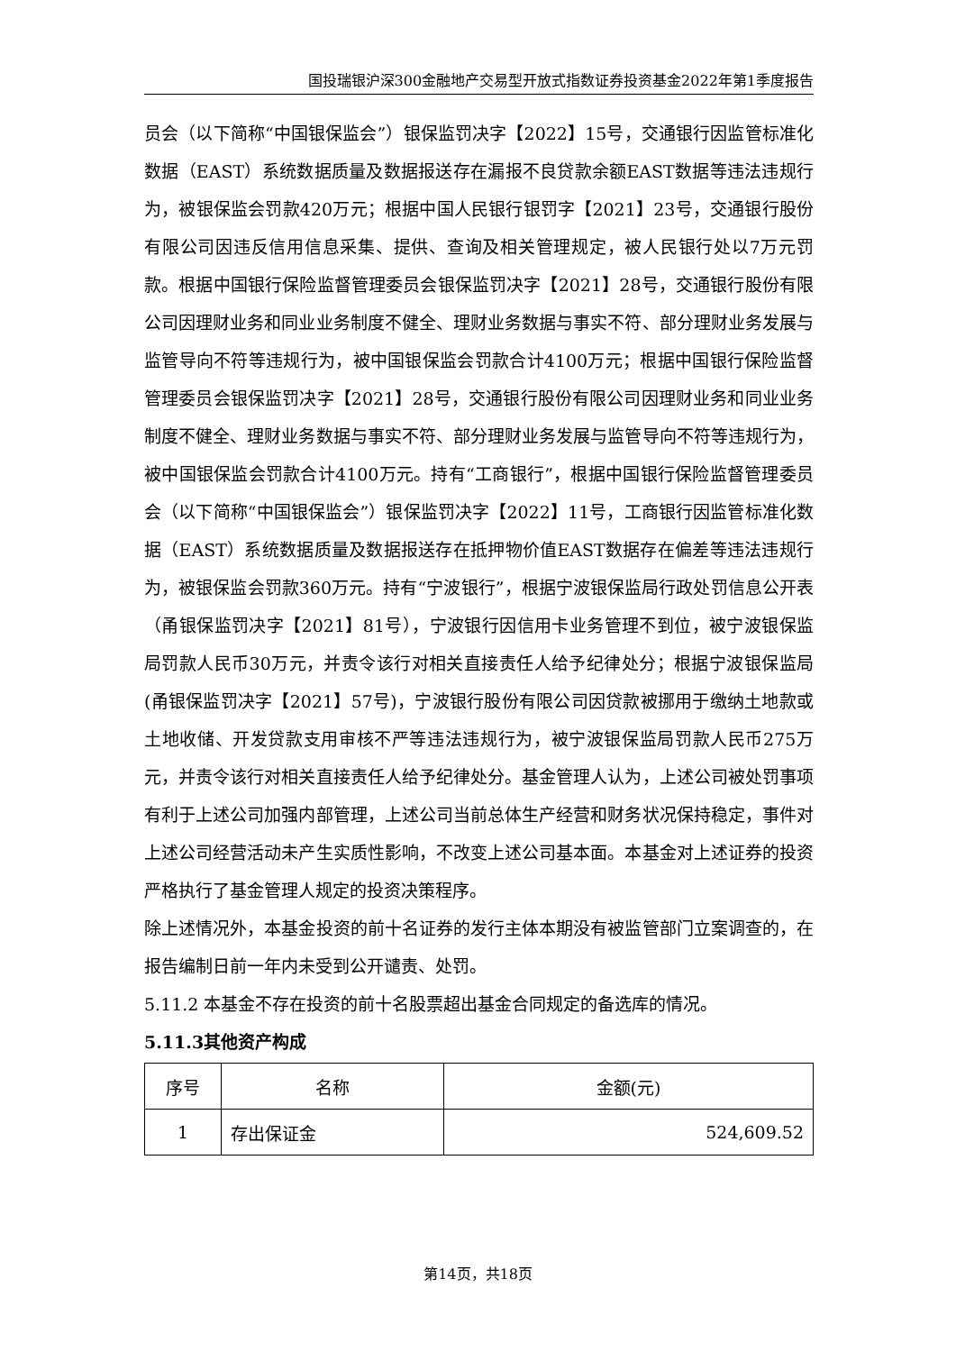国投瑞银沪深300金融地产交易型开放式指数证券投资基金2022年第1季度报告
员会（以下简称“中国银保监会”）银保监罚决字【2022】15号，交通银行因监管标准化数据（EAST）系统数据质量及数据报送存在漏报不良贷款余额EAST数据等违法违规行为，被银保监会罚款420万元；根据中国人民银行银罚字【2021】23号，交通银行股份有限公司因违反信用信息采集、提供、查询及相关管理规定，被人民银行处以7万元罚款。根据中国银行保险监督管理委员会银保监罚决字【2021】28号，交通银行股份有限公司因理财业务和同业业务制度不健全、理财业务数据与事实不符、部分理财业务发展与监管导向不符等违规行为，被中国银保监会罚款合计4100万元；根据中国银行保险监督管理委员会银保监罚决字【2021】28号，交通银行股份有限公司因理财业务和同业业务制度不健全、理财业务数据与事实不符、部分理财业务发展与监管导向不符等违规行为，被中国银保监会罚款合计4100万元。持有“工商银行”，根据中国银行保险监督管理委员会（以下简称“中国银保监会”）银保监罚决字【2022】11号，工商银行因监管标准化数据（EAST）系统数据质量及数据报送存在抵押物价值EAST数据存在偏差等违法违规行为，被银保监会罚款360万元。持有“宁波银行”，根据宁波银保监局行政处罚信息公开表（甬银保监罚决字【2021】81号），宁波银行因信用卡业务管理不到位，被宁波银保监局罚款人民币30万元，并责令该行对相关直接责任人给予纪律处分；根据宁波银保监局(甬银保监罚决字【2021】57号)，宁波银行股份有限公司因贷款被挪用于缴纳土地款或土地收储、开发贷款支用审核不严等违法违规行为，被宁波银保监局罚款人民币275万元，并责令该行对相关直接责任人给予纪律处分。基金管理人认为，上述公司被处罚事项有利于上述公司加强内部管理，上述公司当前总体生产经营和财务状况保持稳定，事件对上述公司经营活动未产生实质性影响，不改变上述公司基本面。本基金对上述证券的投资严格执行了基金管理人规定的投资决策程序。
除上述情况外，本基金投资的前十名证券的发行主体本期没有被监管部门立案调查的，在报告编制日前一年内未受到公开谴责、处罚。
5.11.2 本基金不存在投资的前十名股票超出基金合同规定的备选库的情况。
5.11.3其他资产构成
| 序号 | 名称 | 金额(元) |
| --- | --- | --- |
| 1 | 存出保证金 | 524,609.52 |
第14页，共18页